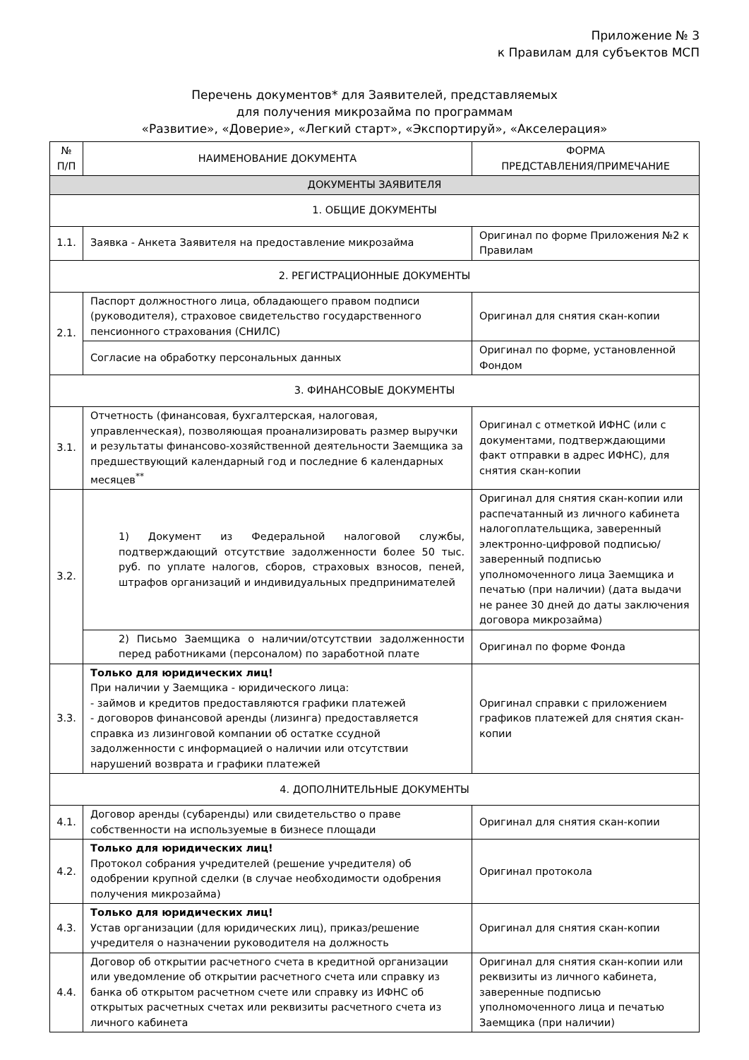Приложение № 3
к Правилам для субъектов МСП
Перечень документов* для Заявителей, представляемых
для получения микрозайма по программам
«Развитие», «Доверие», «Легкий старт», «Экспортируй», «Акселерация»
| № П/П | НАИМЕНОВАНИЕ ДОКУМЕНТА | ФОРМА ПРЕДСТАВЛЕНИЯ/ПРИМЕЧАНИЕ |
| --- | --- | --- |
| ДОКУМЕНТЫ ЗАЯВИТЕЛЯ | | |
| 1. ОБЩИЕ ДОКУМЕНТЫ | | |
| 1.1. | Заявка - Анкета Заявителя на предоставление микрозайма | Оригинал по форме Приложения №2 к Правилам |
| 2. РЕГИСТРАЦИОННЫЕ ДОКУМЕНТЫ | | |
| 2.1. | Паспорт должностного лица, обладающего правом подписи (руководителя), страховое свидетельство государственного пенсионного страхования (СНИЛС) | Оригинал для снятия скан-копии |
| | Согласие на обработку персональных данных | Оригинал по форме, установленной Фондом |
| 3. ФИНАНСОВЫЕ ДОКУМЕНТЫ | | |
| 3.1. | Отчетность (финансовая, бухгалтерская, налоговая, управленческая), позволяющая проанализировать размер выручки и результаты финансово-хозяйственной деятельности Заемщика за предшествующий календарный год и последние 6 календарных месяцев<sup>**</sup> | Оригинал с отметкой ИФНС (или с документами, подтверждающими факт отправки в адрес ИФНС), для снятия скан-копии |
| 3.2. | 1) Документ из Федеральной налоговой службы, подтверждающий отсутствие задолженности более 50 тыс. руб. по уплате налогов, сборов, страховых взносов, пеней, штрафов организаций и индивидуальных предпринимателей | Оригинал для снятия скан-копии или распечатанный из личного кабинета налогоплательщика, заверенный электронно-цифровой подписью/ заверенный подписью уполномоченного лица Заемщика и печатью (при наличии) (дата выдачи не ранее 30 дней до даты заключения договора микрозайма) |
| | 2) Письмо Заемщика о наличии/отсутствии задолженности перед работниками (персоналом) по заработной плате | Оригинал по форме Фонда |
| 3.3. | Только для юридических лиц! При наличии у Заемщика - юридического лица: - займов и кредитов предоставляются графики платежей - договоров финансовой аренды (лизинга) предоставляется справка из лизинговой компании об остатке ссудной задолженности с информацией о наличии или отсутствии нарушений возврата и графики платежей | Оригинал справки с приложением графиков платежей для снятия скан-копии |
| 4. ДОПОЛНИТЕЛЬНЫЕ ДОКУМЕНТЫ | | |
| 4.1. | Договор аренды (субаренды) или свидетельство о праве собственности на используемые в бизнесе площади | Оригинал для снятия скан-копии |
| 4.2. | Только для юридических лиц! Протокол собрания учредителей (решение учредителя) об одобрении крупной сделки (в случае необходимости одобрения получения микрозайма) | Оригинал протокола |
| 4.3. | Только для юридических лиц! Устав организации (для юридических лиц), приказ/решение учредителя о назначении руководителя на должность | Оригинал для снятия скан-копии |
| 4.4. | Договор об открытии расчетного счета в кредитной организации или уведомление об открытии расчетного счета или справку из банка об открытом расчетном счете или справку из ИФНС об открытых расчетных счетах или реквизиты расчетного счета из личного кабинета | Оригинал для снятия скан-копии или реквизиты из личного кабинета, заверенные подписью уполномоченного лица и печатью Заемщика (при наличии) |